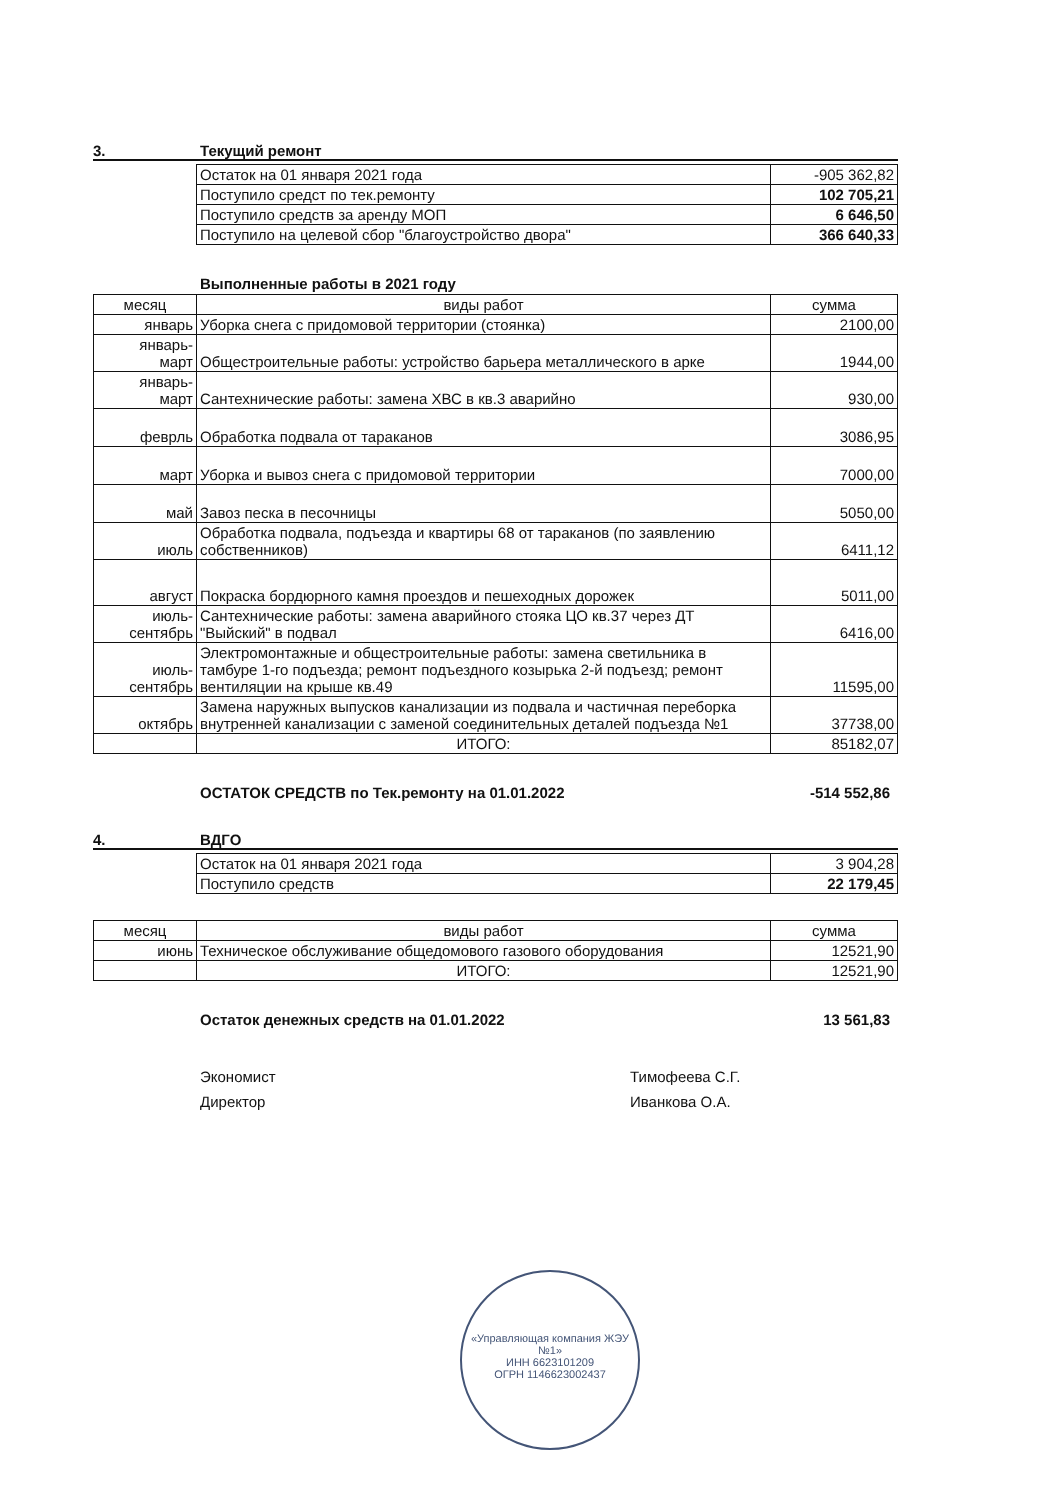3. Текущий ремонт
| Остаток на 01 января 2021 года | -905 362,82 |
| Поступило средст по тек.ремонту | 102 705,21 |
| Поступило средств за аренду МОП | 6 646,50 |
| Поступило на целевой сбор "благоустройство двора" | 366 640,33 |
Выполненные работы в 2021 году
| месяц | виды работ | сумма |
| --- | --- | --- |
| январь | Уборка снега с придомовой территории (стоянка) | 2100,00 |
| январь- март | Общестроительные работы: устройство барьера металлического в арке | 1944,00 |
| январь- март | Сантехнические работы: замена ХВС в кв.3 аварийно | 930,00 |
| феврль | Обработка подвала от тараканов | 3086,95 |
| март | Уборка и вывоз снега с придомовой территории | 7000,00 |
| май | Завоз песка в песочницы | 5050,00 |
| июль | Обработка подвала, подъезда и квартиры 68 от тараканов (по заявлению собственников) | 6411,12 |
| август | Покраска бордюрного камня проездов и пешеходных дорожек | 5011,00 |
| июль- сентябрь | Сантехнические работы: замена аварийного стояка ЦО кв.37 через ДТ "Выйский" в подвал | 6416,00 |
| июль- сентябрь | Электромонтажные и общестроительные работы: замена светильника в тамбуре 1-го подъезда; ремонт подъездного козырька 2-й подъезд; ремонт вентиляции на крыше кв.49 | 11595,00 |
| октябрь | Замена наружных выпусков канализации из подвала и частичная переборка внутренней канализации с заменой соединительных деталей подъезда №1 | 37738,00 |
| | ИТОГО: | 85182,07 |
ОСТАТОК СРЕДСТВ по Тек.ремонту на 01.01.2022 -514 552,86
4. ВДГО
| Остаток на 01 января 2021 года | 3 904,28 |
| Поступило средств | 22 179,45 |
| месяц | виды работ | сумма |
| --- | --- | --- |
| июнь | Техническое обслуживание общедомового газового оборудования | 12521,90 |
| | ИТОГО: | 12521,90 |
Остаток денежных средств на 01.01.2022 13 561,83
Экономист Тимофеева С.Г.
Директор Иванкова О.А.
«Управляющая компания ЖЭУ №1»
ИНН 6623101209
ОГРН 1146623002437